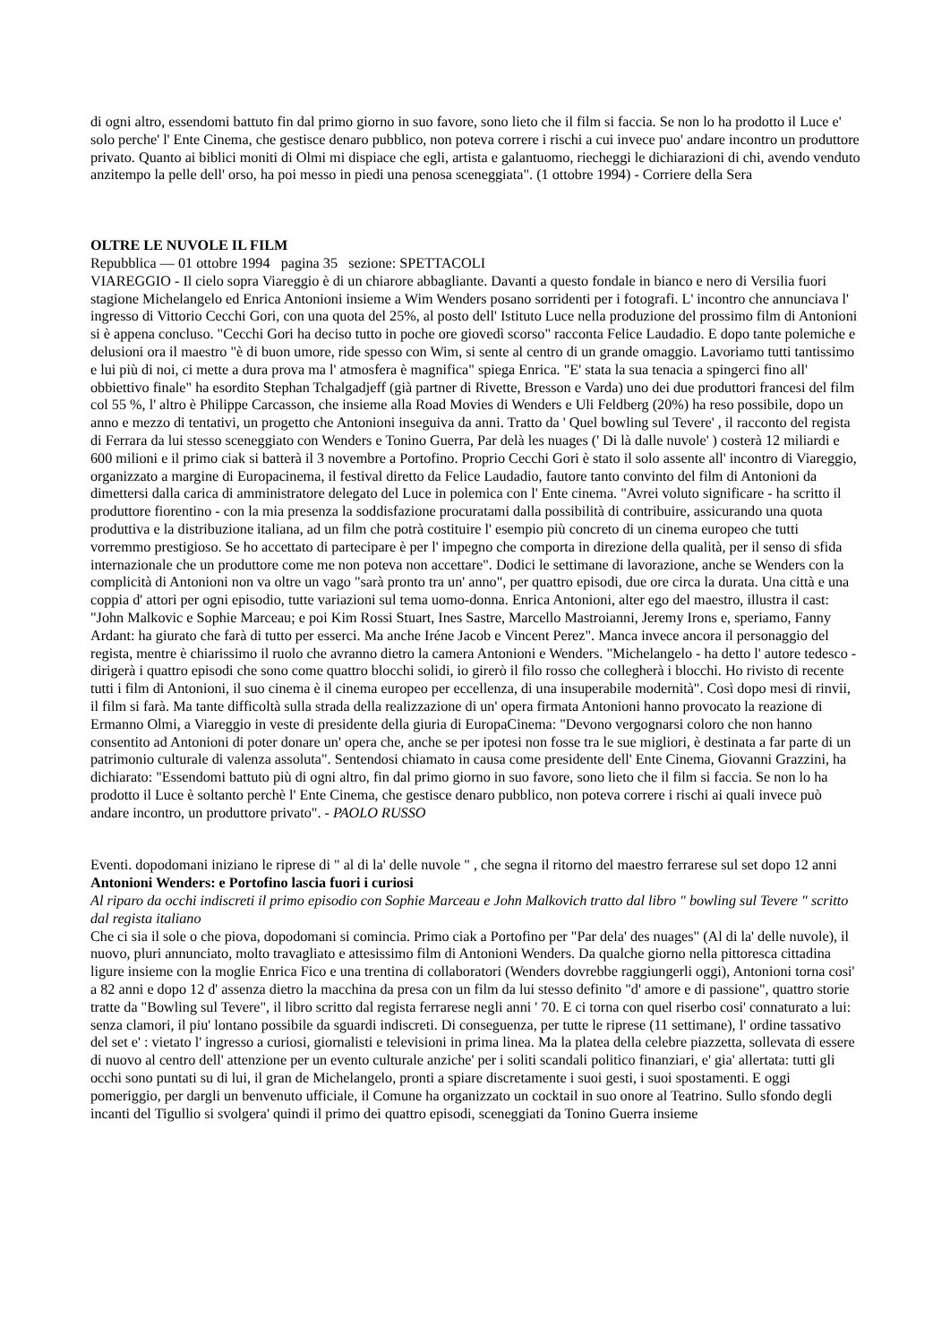di ogni altro, essendomi battuto fin dal primo giorno in suo favore, sono lieto che il film si faccia. Se non lo ha prodotto il Luce e' solo perche' l' Ente Cinema, che gestisce denaro pubblico, non poteva correre i rischi a cui invece puo' andare incontro un produttore privato. Quanto ai biblici moniti di Olmi mi dispiace che egli, artista e galantuomo, riecheggi le dichiarazioni di chi, avendo venduto anzitempo la pelle dell' orso, ha poi messo in piedi una penosa sceneggiata". (1 ottobre 1994) - Corriere della Sera
OLTRE LE NUVOLE IL FILM
Repubblica — 01 ottobre 1994 pagina 35 sezione: SPETTACOLI
VIAREGGIO - Il cielo sopra Viareggio è di un chiarore abbagliante. Davanti a questo fondale in bianco e nero di Versilia fuori stagione Michelangelo ed Enrica Antonioni insieme a Wim Wenders posano sorridenti per i fotografi. L' incontro che annunciava l' ingresso di Vittorio Cecchi Gori, con una quota del 25%, al posto dell' Istituto Luce nella produzione del prossimo film di Antonioni si è appena concluso. "Cecchi Gori ha deciso tutto in poche ore giovedì scorso" racconta Felice Laudadio. E dopo tante polemiche e delusioni ora il maestro "è di buon umore, ride spesso con Wim, si sente al centro di un grande omaggio. Lavoriamo tutti tantissimo e lui più di noi, ci mette a dura prova ma l' atmosfera è magnifica" spiega Enrica. "E' stata la sua tenacia a spingerci fino all' obbiettivo finale" ha esordito Stephan Tchalgadjeff (già partner di Rivette, Bresson e Varda) uno dei due produttori francesi del film col 55 %, l' altro è Philippe Carcasson, che insieme alla Road Movies di Wenders e Uli Feldberg (20%) ha reso possibile, dopo un anno e mezzo di tentativi, un progetto che Antonioni inseguiva da anni. Tratto da ' Quel bowling sul Tevere' , il racconto del regista di Ferrara da lui stesso sceneggiato con Wenders e Tonino Guerra, Par delà les nuages (' Di là dalle nuvole' ) costerà 12 miliardi e 600 milioni e il primo ciak si batterà il 3 novembre a Portofino. Proprio Cecchi Gori è stato il solo assente all' incontro di Viareggio, organizzato a margine di Europacinema, il festival diretto da Felice Laudadio, fautore tanto convinto del film di Antonioni da dimettersi dalla carica di amministratore delegato del Luce in polemica con l' Ente cinema. "Avrei voluto significare - ha scritto il produttore fiorentino - con la mia presenza la soddisfazione procuratami dalla possibilità di contribuire, assicurando una quota produttiva e la distribuzione italiana, ad un film che potrà costituire l' esempio più concreto di un cinema europeo che tutti vorremmo prestigioso. Se ho accettato di partecipare è per l' impegno che comporta in direzione della qualità, per il senso di sfida internazionale che un produttore come me non poteva non accettare". Dodici le settimane di lavorazione, anche se Wenders con la complicità di Antonioni non va oltre un vago "sarà pronto tra un' anno", per quattro episodi, due ore circa la durata. Una città e una coppia d' attori per ogni episodio, tutte variazioni sul tema uomo-donna. Enrica Antonioni, alter ego del maestro, illustra il cast: "John Malkovic e Sophie Marceau; e poi Kim Rossi Stuart, Ines Sastre, Marcello Mastroianni, Jeremy Irons e, speriamo, Fanny Ardant: ha giurato che farà di tutto per esserci. Ma anche Iréne Jacob e Vincent Perez". Manca invece ancora il personaggio del regista, mentre è chiarissimo il ruolo che avranno dietro la camera Antonioni e Wenders. "Michelangelo - ha detto l' autore tedesco - dirigerà i quattro episodi che sono come quattro blocchi solidi, io girerò il filo rosso che collegherà i blocchi. Ho rivisto di recente tutti i film di Antonioni, il suo cinema è il cinema europeo per eccellenza, di una insuperabile modernità". Così dopo mesi di rinvii, il film si farà. Ma tante difficoltà sulla strada della realizzazione di un' opera firmata Antonioni hanno provocato la reazione di Ermanno Olmi, a Viareggio in veste di presidente della giuria di EuropaCinema: "Devono vergognarsi coloro che non hanno consentito ad Antonioni di poter donare un' opera che, anche se per ipotesi non fosse tra le sue migliori, è destinata a far parte di un patrimonio culturale di valenza assoluta". Sentendosi chiamato in causa come presidente dell' Ente Cinema, Giovanni Grazzini, ha dichiarato: "Essendomi battuto più di ogni altro, fin dal primo giorno in suo favore, sono lieto che il film si faccia. Se non lo ha prodotto il Luce è soltanto perchè l' Ente Cinema, che gestisce denaro pubblico, non poteva correre i rischi ai quali invece può andare incontro, un produttore privato". - PAOLO RUSSO
Eventi. dopodomani iniziano le riprese di " al di la' delle nuvole " , che segna il ritorno del maestro ferrarese sul set dopo 12 anni
Antonioni Wenders: e Portofino lascia fuori i curiosi
Al riparo da occhi indiscreti il primo episodio con Sophie Marceau e John Malkovich tratto dal libro " bowling sul Tevere " scritto dal regista italiano
Che ci sia il sole o che piova, dopodomani si comincia. Primo ciak a Portofino per "Par dela' des nuages" (Al di la' delle nuvole), il nuovo, pluri annunciato, molto travagliato e attesissimo film di Antonioni Wenders. Da qualche giorno nella pittoresca cittadina ligure insieme con la moglie Enrica Fico e una trentina di collaboratori (Wenders dovrebbe raggiungerli oggi), Antonioni torna cosi' a 82 anni e dopo 12 d' assenza dietro la macchina da presa con un film da lui stesso definito "d' amore e di passione", quattro storie tratte da "Bowling sul Tevere", il libro scritto dal regista ferrarese negli anni ' 70. E ci torna con quel riserbo cosi' connaturato a lui: senza clamori, il piu' lontano possibile da sguardi indiscreti. Di conseguenza, per tutte le riprese (11 settimane), l' ordine tassativo del set e' : vietato l' ingresso a curiosi, giornalisti e televisioni in prima linea. Ma la platea della celebre piazzetta, sollevata di essere di nuovo al centro dell' attenzione per un evento culturale anziche' per i soliti scandali politico finanziari, e' gia' allertata: tutti gli occhi sono puntati su di lui, il gran de Michelangelo, pronti a spiare discretamente i suoi gesti, i suoi spostamenti. E oggi pomeriggio, per dargli un benvenuto ufficiale, il Comune ha organizzato un cocktail in suo onore al Teatrino. Sullo sfondo degli incanti del Tigullio si svolgera' quindi il primo dei quattro episodi, sceneggiati da Tonino Guerra insieme